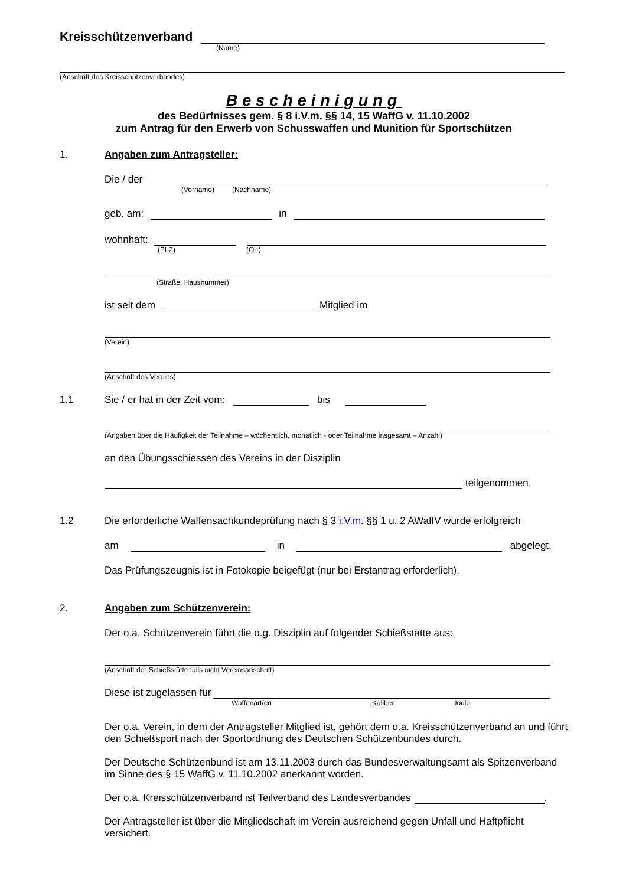Kreisschützenverband
(Name)
(Anschrift des Kreisschützenverbandes)
Bescheinigung
des Bedürfnisses gem. § 8 i.V.m. §§ 14, 15 WaffG v. 11.10.2002
zum Antrag für den Erwerb von Schusswaffen und Munition für Sportschützen
1. Angaben zum Antragsteller:
Die / der
(Vorname) (Nachname)
geb. am: in
wohnhaft:
(PLZ) (Ort)
(Straße, Hausnummer)
ist seit dem Mitglied im
(Verein)
(Anschrift des Vereins)
1.1 Sie / er hat in der Zeit vom: bis
(Angaben über die Häufigkeit der Teilnahme – wöchentlich, monatlich - oder Teilnahme insgesamt – Anzahl)
an den Übungsschiessen des Vereins in der Disziplin
teilgenommen.
1.2 Die erforderliche Waffensachkundeprüfung nach § 3 i.V.m. §§ 1 u. 2 AWaffV wurde erfolgreich
am in abgelegt.
Das Prüfungszeugnis ist in Fotokopie beigefügt (nur bei Erstantrag erforderlich).
2. Angaben zum Schützenverein:
Der o.a. Schützenverein führt die o.g. Disziplin auf folgender Schießstätte aus:
(Anschrift der Schießstätte falls nicht Vereinsanschrift)
Diese ist zugelassen für
Waffenart/en Kaliber Joule
Der o.a. Verein, in dem der Antragsteller Mitglied ist, gehört dem o.a. Kreisschützenverband an und führt den Schießsport nach der Sportordnung des Deutschen Schützenbundes durch.
Der Deutsche Schützenbund ist am 13.11.2003 durch das Bundesverwaltungsamt als Spitzenverband im Sinne des § 15 WaffG v. 11.10.2002 anerkannt worden.
Der o.a. Kreisschützenverband ist Teilverband des Landesverbandes .
Der Antragsteller ist über die Mitgliedschaft im Verein ausreichend gegen Unfall und Haftpflicht versichert.